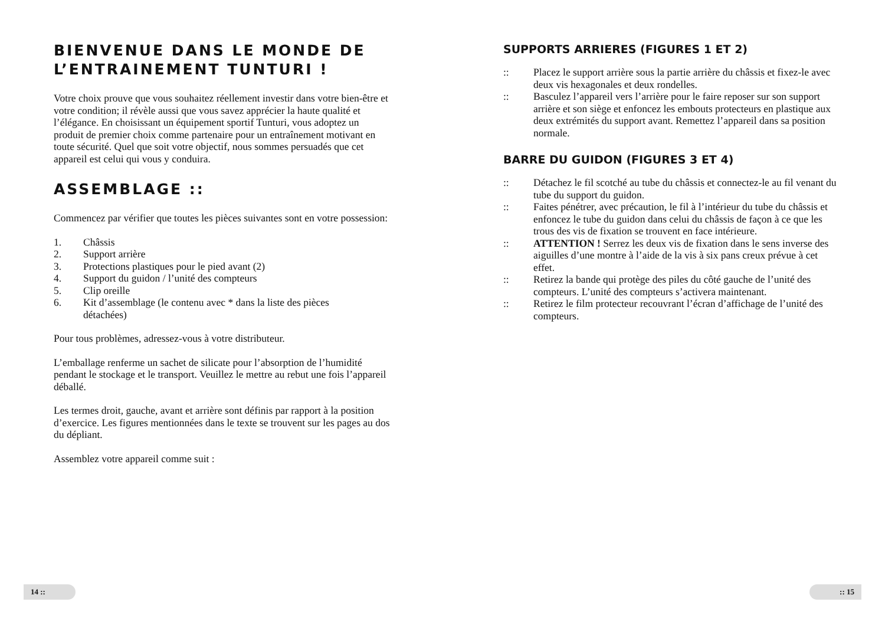BIENVENUE DANS LE MONDE DE
L’ENTRAINEMENT TUNTURI !
Votre choix prouve que vous souhaitez réellement investir dans votre bien-être et votre condition; il révèle aussi que vous savez apprécier la haute qualité et l’élégance. En choisissant un équipement sportif Tunturi, vous adoptez un produit de premier choix comme partenaire pour un entraînement motivant en toute sécurité. Quel que soit votre objectif, nous sommes persuadés que cet appareil est celui qui vous y conduira.
ASSEMBLAGE ::
Commencez par vérifier que toutes les pièces suivantes sont en votre possession:
1. Châssis
2. Support arrière
3. Protections plastiques pour le pied avant (2)
4. Support du guidon / l’unité des compteurs
5. Clip oreille
6. Kit d’assemblage (le contenu avec * dans la liste des pièces détachées)
Pour tous problèmes, adressez-vous à votre distributeur.
L’emballage renferme un sachet de silicate pour l’absorption de l’humidité pendant le stockage et le transport. Veuillez le mettre au rebut une fois l’appareil déballé.
Les termes droit, gauche, avant et arrière sont définis par rapport à la position d’exercice. Les figures mentionnées dans le texte se trouvent sur les pages au dos du dépliant.
Assemblez votre appareil comme suit :
SUPPORTS ARRIERES (FIGURES 1 ET 2)
:: Placez le support arrière sous la partie arrière du châssis et fixez-le avec deux vis hexagonales et deux rondelles.
:: Basculez l’appareil vers l’arrière pour le faire reposer sur son support arrière et son siège et enfoncez les embouts protecteurs en plastique aux deux extrémités du support avant. Remettez l’appareil dans sa position normale.
BARRE DU GUIDON (FIGURES 3 ET 4)
:: Détachez le fil scotché au tube du châssis et connectez-le au fil venant du tube du support du guidon.
:: Faites pénétrer, avec précaution, le fil à l’intérieur du tube du châssis et enfoncez le tube du guidon dans celui du châssis de façon à ce que les trous des vis de fixation se trouvent en face intérieure.
:: ATTENTION ! Serrez les deux vis de fixation dans le sens inverse des aiguilles d’une montre à l’aide de la vis à six pans creux prévue à cet effet.
:: Retirez la bande qui protège des piles du côté gauche de l’unité des compteurs. L’unité des compteurs s’activera maintenant.
:: Retirez le film protecteur recouvrant l’écran d’affichage de l’unité des compteurs.
14 :: :: 15